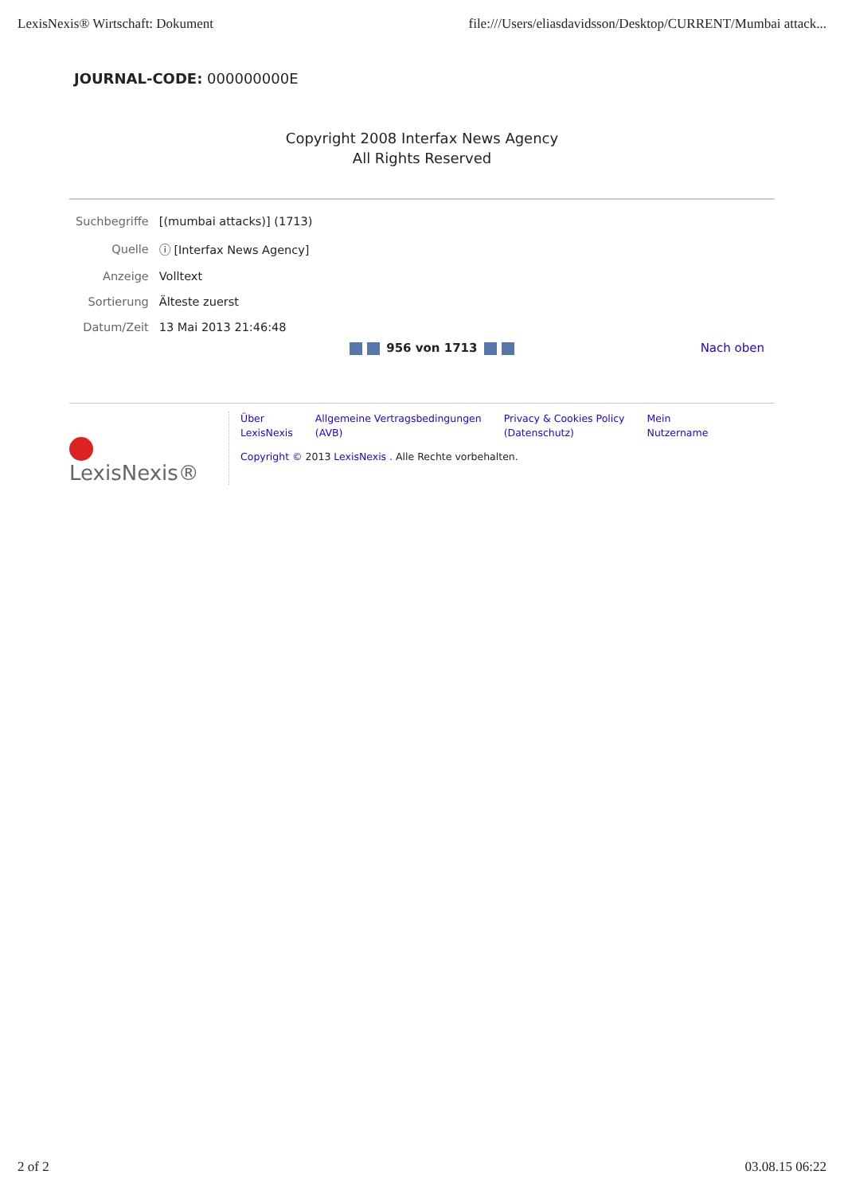LexisNexis® Wirtschaft: Dokument file:///Users/eliasdavidsson/Desktop/CURRENT/Mumbai attack...
JOURNAL-CODE: 000000000E
Copyright 2008 Interfax News Agency
All Rights Reserved
| Suchbegriffe | [(mumbai attacks)] (1713) |
| Quelle | ⓘ [Interfax News Agency] |
| Anzeige | Volltext |
| Sortierung | Älteste zuerst |
| Datum/Zeit | 13 Mai 2013 21:46:48 |
956 von 1713 Nach oben
LexisNexis®
Über
LexisNexis Allgemeine Vertragsbedingungen
(AVB) Privacy & Cookies Policy
(Datenschutz) Mein
Nutzername
Copyright © 2013 LexisNexis . Alle Rechte vorbehalten.
2 of 2 03.08.15 06:22